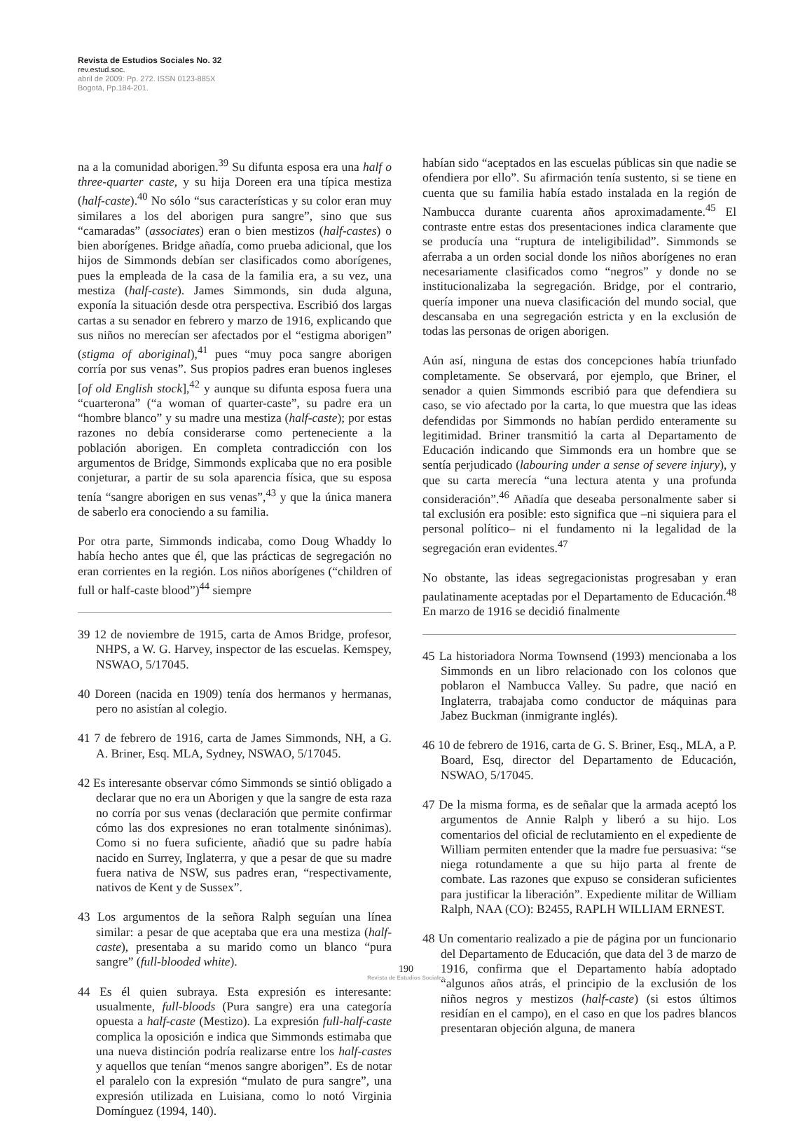Revista de Estudios Sociales No. 32
rev.estud.soc.
abril de 2009: Pp. 272. ISSN 0123-885X
Bogotá, Pp.184-201.
na a la comunidad aborigen.<sup>39</sup> Su difunta esposa era una half o three-quarter caste, y su hija Doreen era una típica mestiza (half-caste).<sup>40</sup> No sólo “sus características y su color eran muy similares a los del aborigen pura sangre”, sino que sus “camaradas” (associates) eran o bien mestizos (half-castes) o bien aborígenes. Bridge añadía, como prueba adicional, que los hijos de Simmonds debían ser clasificados como aborígenes, pues la empleada de la casa de la familia era, a su vez, una mestiza (half-caste). James Simmonds, sin duda alguna, exponía la situación desde otra perspectiva. Escribió dos largas cartas a su senador en febrero y marzo de 1916, explicando que sus niños no merecían ser afectados por el “estigma aborigen” (stigma of aboriginal),<sup>41</sup> pues “muy poca sangre aborigen corría por sus venas”. Sus propios padres eran buenos ingleses [of old English stock],<sup>42</sup> y aunque su difunta esposa fuera una “cuarterona” (“a woman of quarter-caste”, su padre era un “hombre blanco” y su madre una mestiza (half-caste); por estas razones no debía considerarse como perteneciente a la población aborigen. En completa contradicción con los argumentos de Bridge, Simmonds explicaba que no era posible conjeturar, a partir de su sola aparencia física, que su esposa tenía “sangre aborigen en sus venas”,<sup>43</sup> y que la única manera de saberlo era conociendo a su familia.
Por otra parte, Simmonds indicaba, como Doug Whaddy lo había hecho antes que él, que las prácticas de segregación no eran corrientes en la región. Los niños aborígenes (“children of full or half-caste blood”)<sup>44</sup> siempre
39 12 de noviembre de 1915, carta de Amos Bridge, profesor, NHPS, a W. G. Harvey, inspector de las escuelas. Kemspey, NSWAO, 5/17045.
40 Doreen (nacida en 1909) tenía dos hermanos y hermanas, pero no asistían al colegio.
41 7 de febrero de 1916, carta de James Simmonds, NH, a G. A. Briner, Esq. MLA, Sydney, NSWAO, 5/17045.
42 Es interesante observar cómo Simmonds se sintió obligado a declarar que no era un Aborigen y que la sangre de esta raza no corría por sus venas (declaración que permite confirmar cómo las dos expresiones no eran totalmente sinónimas). Como si no fuera suficiente, añadió que su padre había nacido en Surrey, Inglaterra, y que a pesar de que su madre fuera nativa de NSW, sus padres eran, “respectivamente, nativos de Kent y de Sussex”.
43 Los argumentos de la señora Ralph seguían una línea similar: a pesar de que aceptaba que era una mestiza (half-caste), presentaba a su marido como un blanco “pura sangre” (full-blooded white).
44 Es él quien subraya. Esta expresión es interesante: usualmente, full-bloods (Pura sangre) era una categoría opuesta a half-caste (Mestizo). La expresión full-half-caste complica la oposición e indica que Simmonds estimaba que una nueva distinción podría realizarse entre los half-castes y aquellos que tenían “menos sangre aborigen”. Es de notar el paralelo con la expresión “mulato de pura sangre”, una expresión utilizada en Luisiana, como lo notó Virginia Domínguez (1994, 140).
habían sido “aceptados en las escuelas públicas sin que nadie se ofendiera por ello”. Su afirmación tenía sustento, si se tiene en cuenta que su familia había estado instalada en la región de Nambucca durante cuarenta años aproximadamente.<sup>45</sup> El contraste entre estas dos presentaciones indica claramente que se producía una “ruptura de inteligibilidad”. Simmonds se aferraba a un orden social donde los niños aborígenes no eran necesariamente clasificados como “negros” y donde no se institucionalizaba la segregación. Bridge, por el contrario, quería imponer una nueva clasificación del mundo social, que descansaba en una segregación estricta y en la exclusión de todas las personas de origen aborigen.
Aún así, ninguna de estas dos concepciones había triunfado completamente. Se observará, por ejemplo, que Briner, el senador a quien Simmonds escribió para que defendiera su caso, se vio afectado por la carta, lo que muestra que las ideas defendidas por Simmonds no habían perdido enteramente su legitimidad. Briner transmitió la carta al Departamento de Educación indicando que Simmonds era un hombre que se sentía perjudicado (labouring under a sense of severe injury), y que su carta merecía “una lectura atenta y una profunda consideración”.<sup>46</sup> Añadía que deseaba personalmente saber si tal exclusión era posible: esto significa que –ni siquiera para el personal político– ni el fundamento ni la legalidad de la segregación eran evidentes.<sup>47</sup>
No obstante, las ideas segregacionistas progresaban y eran paulatinamente aceptadas por el Departamento de Educación.<sup>48</sup> En marzo de 1916 se decidió finalmente
45 La historiadora Norma Townsend (1993) mencionaba a los Simmonds en un libro relacionado con los colonos que poblaron el Nambucca Valley. Su padre, que nació en Inglaterra, trabajaba como conductor de máquinas para Jabez Buckman (inmigrante inglés).
46 10 de febrero de 1916, carta de G. S. Briner, Esq., MLA, a P. Board, Esq, director del Departamento de Educación, NSWAO, 5/17045.
47 De la misma forma, es de señalar que la armada aceptó los argumentos de Annie Ralph y liberó a su hijo. Los comentarios del oficial de reclutamiento en el expediente de William permiten entender que la madre fue persuasiva: “se niega rotundamente a que su hijo parta al frente de combate. Las razones que expuso se consideran suficientes para justificar la liberación”. Expediente militar de William Ralph, NAA (CO): B2455, RAPLH WILLIAM ERNEST.
48 Un comentario realizado a pie de página por un funcionario del Departamento de Educación, que data del 3 de marzo de 1916, confirma que el Departamento había adoptado “algunos años atrás, el principio de la exclusión de los niños negros y mestizos (half-caste) (si estos últimos residían en el campo), en el caso en que los padres blancos presentaran objeción alguna, de manera
190
Revista de Estudios Sociales